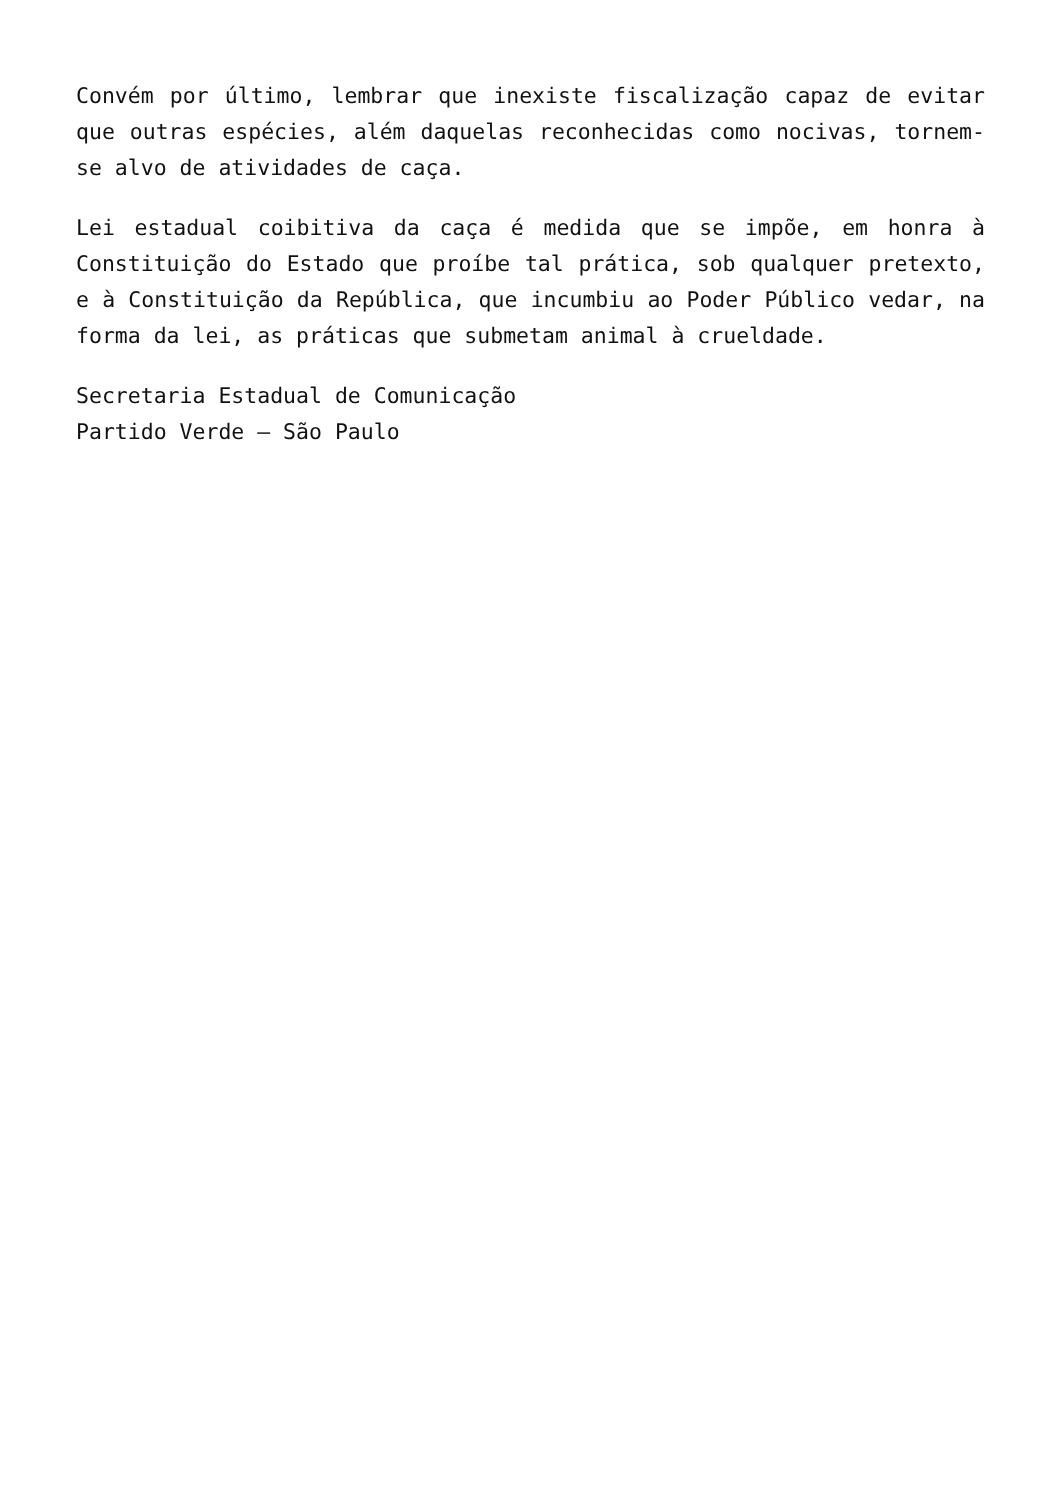Convém por último, lembrar que inexiste fiscalização capaz de evitar que outras espécies, além daquelas reconhecidas como nocivas, tornem-se alvo de atividades de caça.
Lei estadual coibitiva da caça é medida que se impõe, em honra à Constituição do Estado que proíbe tal prática, sob qualquer pretexto, e à Constituição da República, que incumbiu ao Poder Público vedar, na forma da lei, as práticas que submetam animal à crueldade.
Secretaria Estadual de Comunicação
Partido Verde – São Paulo